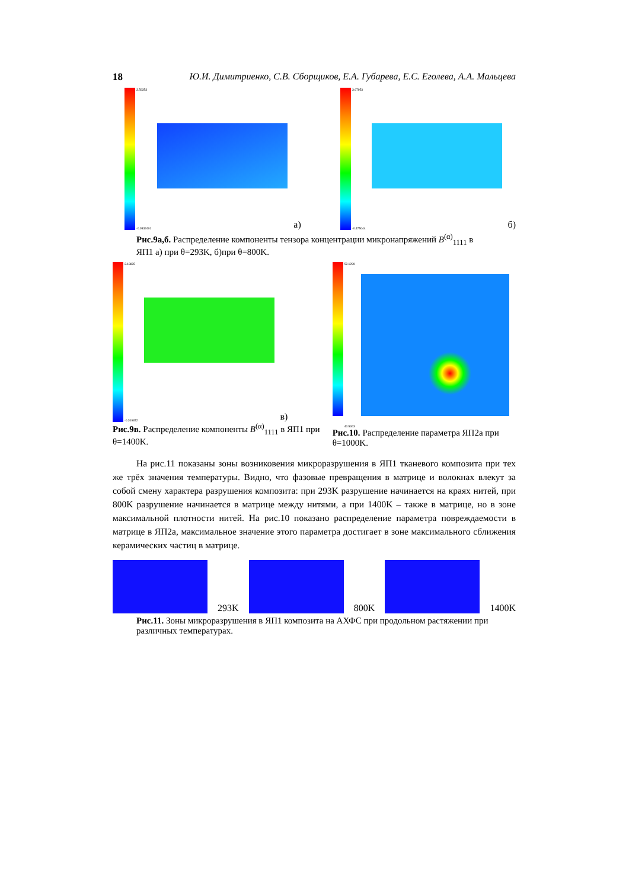18 Ю.И. Димитриенко, С.В. Сборщиков, Е.А. Губарева, Е.С. Еголева, А.А. Мальцева
3.59353
-0.0532401
а)
3.67953
-0.475044
б)
Рис.9а,б. Распределение компоненты тензора концентрации микронапряжений B<sup>(α)</sup><sub>1111</sub> в ЯП1 а) при θ=293K, б)при θ=800K.
3.18835
-0.209872
в)
Рис.9в. Распределение компоненты B<sup>(α)</sup><sub>1111</sub> в ЯП1 при θ=1400K.
52.1299
40.5343
Рис.10. Распределение параметра ЯП2а при θ=1000K.
На рис.11 показаны зоны возниковения микроразрушения в ЯП1 тканевого композита при тех же трёх значения температуры. Видно, что фазовые превращения в матрице и волокнах влекут за собой смену характера разрушения композита: при 293K разрушение начинается на краях нитей, при 800K разрушение начинается в матрице между нитями, а при 1400K – также в матрице, но в зоне максимальной плотности нитей. На рис.10 показано распределение параметра повреждаемости в матрице в ЯП2а, максимальное значение этого параметра достигает в зоне максимального сближения керамических частиц в матрице.
293K
800K
1400K
Рис.11. Зоны микроразрушения в ЯП1 композита на АХФС при продольном растяжении при различных температурах.